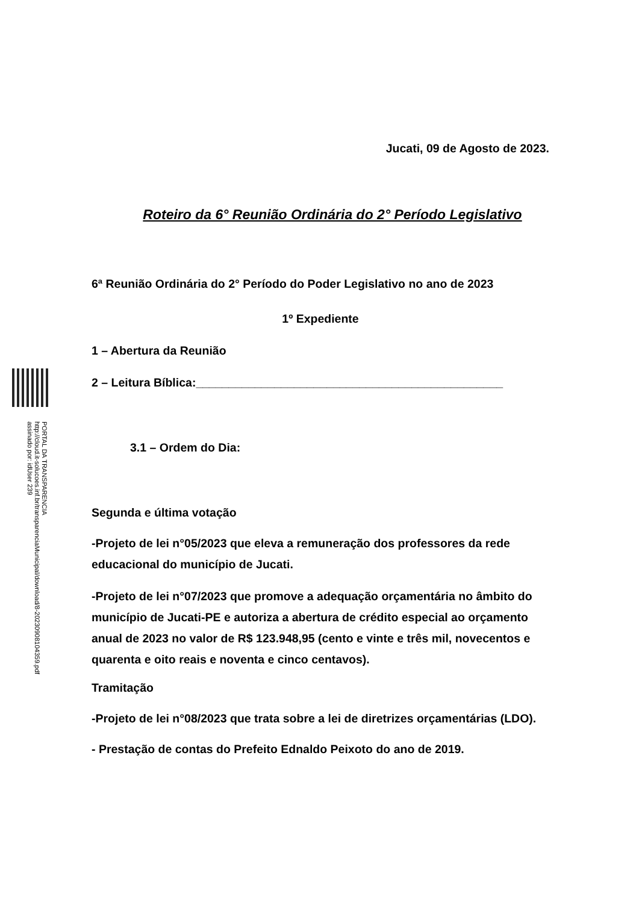PORTAL DA TRANSPARENCIA
http://cloud.it-solucoes.inf.br/transparenciaMunicipal/download/8-20230908104359.pdf
assinado por: idUser 239
Jucati, 09 de Agosto de 2023.
Roteiro da 6° Reunião Ordinária do 2° Período Legislativo
6ª Reunião Ordinária do 2° Período do Poder Legislativo no ano de 2023
1º Expediente
1 – Abertura da Reunião
2 – Leitura Bíblica:_______________________________________________
3.1 – Ordem do Dia:
Segunda e última votação
-Projeto de lei n°05/2023 que eleva a remuneração dos professores da rede educacional do município de Jucati.
-Projeto de lei n°07/2023 que promove a adequação orçamentária no âmbito do município de Jucati-PE e autoriza a abertura de crédito especial ao orçamento anual de 2023 no valor de R$ 123.948,95 (cento e vinte e três mil, novecentos e quarenta e oito reais e noventa e cinco centavos).
Tramitação
-Projeto de lei n°08/2023 que trata sobre a lei de diretrizes orçamentárias (LDO).
- Prestação de contas do Prefeito Ednaldo Peixoto do ano de 2019.